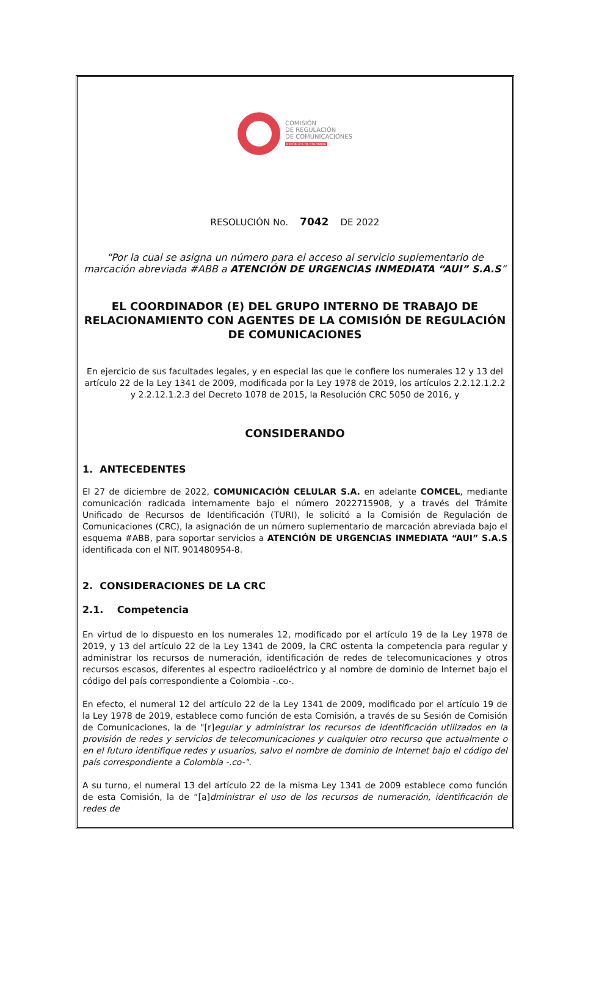COMISIÓN
DE REGULACIÓN
DE COMUNICACIONES
REPÚBLICA DE COLOMBIA
RESOLUCIÓN No. 7042 DE 2022
“Por la cual se asigna un número para el acceso al servicio suplementario de marcación abreviada #ABB a ATENCIÓN DE URGENCIAS INMEDIATA “AUI” S.A.S”
EL COORDINADOR (E) DEL GRUPO INTERNO DE TRABAJO DE RELACIONAMIENTO CON AGENTES DE LA COMISIÓN DE REGULACIÓN DE COMUNICACIONES
En ejercicio de sus facultades legales, y en especial las que le confiere los numerales 12 y 13 del artículo 22 de la Ley 1341 de 2009, modificada por la Ley 1978 de 2019, los artículos 2.2.12.1.2.2 y 2.2.12.1.2.3 del Decreto 1078 de 2015, la Resolución CRC 5050 de 2016, y
CONSIDERANDO
1. ANTECEDENTES
El 27 de diciembre de 2022, COMUNICACIÓN CELULAR S.A. en adelante COMCEL, mediante comunicación radicada internamente bajo el número 2022715908, y a través del Trámite Unificado de Recursos de Identificación (TURI), le solicitó a la Comisión de Regulación de Comunicaciones (CRC), la asignación de un número suplementario de marcación abreviada bajo el esquema #ABB, para soportar servicios a ATENCIÓN DE URGENCIAS INMEDIATA “AUI” S.A.S identificada con el NIT. 901480954-8.
2. CONSIDERACIONES DE LA CRC
2.1. Competencia
En virtud de lo dispuesto en los numerales 12, modificado por el artículo 19 de la Ley 1978 de 2019, y 13 del artículo 22 de la Ley 1341 de 2009, la CRC ostenta la competencia para regular y administrar los recursos de numeración, identificación de redes de telecomunicaciones y otros recursos escasos, diferentes al espectro radioeléctrico y al nombre de dominio de Internet bajo el código del país correspondiente a Colombia -.co-.
En efecto, el numeral 12 del artículo 22 de la Ley 1341 de 2009, modificado por el artículo 19 de la Ley 1978 de 2019, establece como función de esta Comisión, a través de su Sesión de Comisión de Comunicaciones, la de "[r]egular y administrar los recursos de identificación utilizados en la provisión de redes y servicios de telecomunicaciones y cualquier otro recurso que actualmente o en el futuro identifique redes y usuarios, salvo el nombre de dominio de Internet bajo el código del país correspondiente a Colombia -.co-".
A su turno, el numeral 13 del artículo 22 de la misma Ley 1341 de 2009 establece como función de esta Comisión, la de “[a]dministrar el uso de los recursos de numeración, identificación de redes de